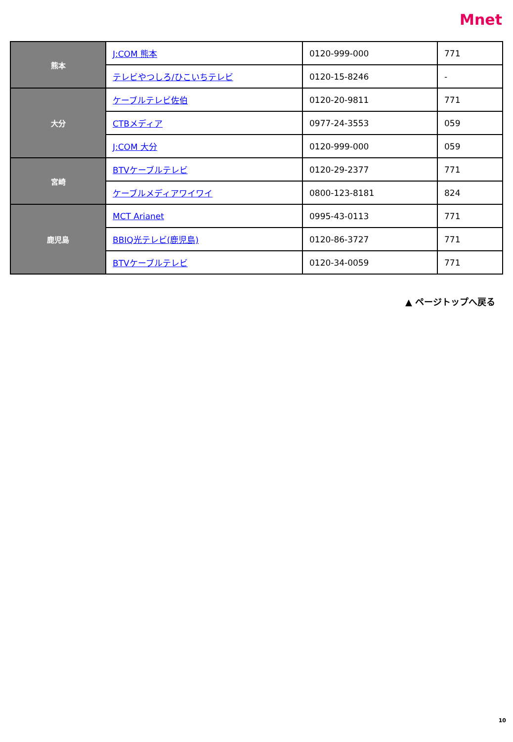Mnet
| 熊本 | J:COM 熊本 | 0120-999-000 | 771 |
| | テレビやつしろ/ひこいちテレビ | 0120-15-8246 | - |
| 大分 | ケーブルテレビ佐伯 | 0120-20-9811 | 771 |
| | CTBメディア | 0977-24-3553 | 059 |
| | J:COM 大分 | 0120-999-000 | 059 |
| 宮崎 | BTVケーブルテレビ | 0120-29-2377 | 771 |
| | ケーブルメディアワイワイ | 0800-123-8181 | 824 |
| 鹿児島 | MCT Arianet | 0995-43-0113 | 771 |
| | BBIQ光テレビ(鹿児島) | 0120-86-3727 | 771 |
| | BTVケーブルテレビ | 0120-34-0059 | 771 |
▲ ページトップへ戻る
10